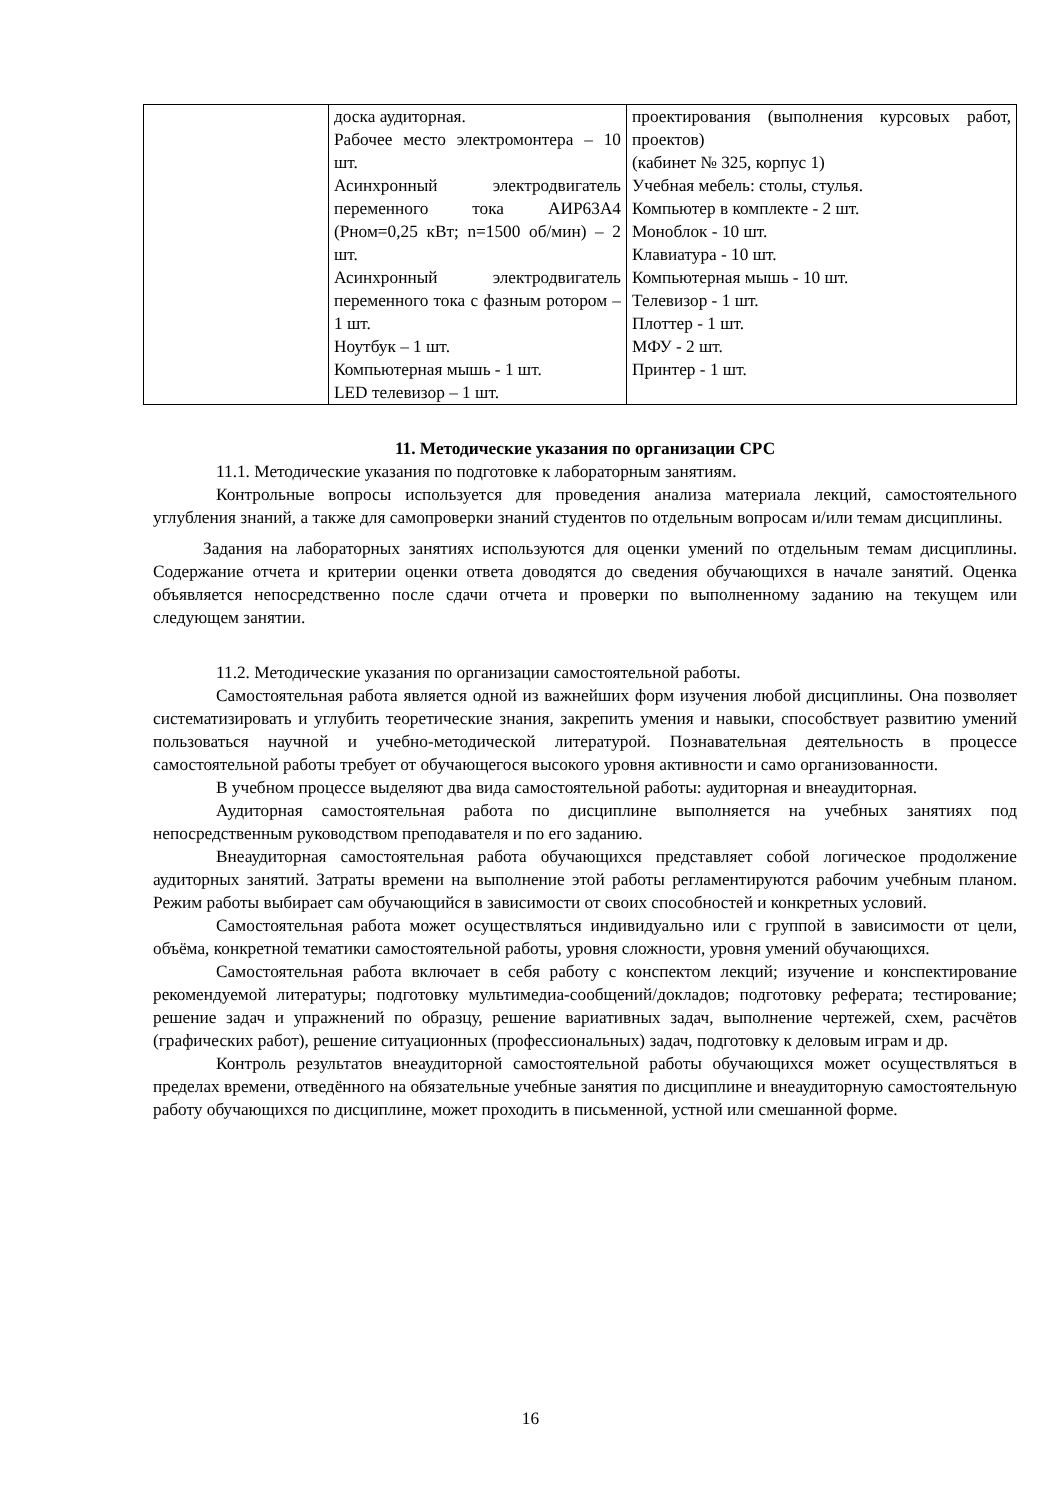| | доска аудиторная. Рабочее место электромонтера – 10 шт. Асинхронный электродвигатель переменного тока АИР63А4 (Pном=0,25 кВт; n=1500 об/мин) – 2 шт. Асинхронный электродвигатель переменного тока с фазным ротором – 1 шт. Ноутбук – 1 шт. Компьютерная мышь - 1 шт. LED телевизор – 1 шт. | проектирования (выполнения курсовых работ, проектов) (кабинет № 325, корпус 1) Учебная мебель: столы, стулья. Компьютер в комплекте - 2 шт. Моноблок - 10 шт. Клавиатура - 10 шт. Компьютерная мышь - 10 шт. Телевизор - 1 шт. Плоттер - 1 шт. МФУ - 2 шт. Принтер - 1 шт. |
11. Методические указания по организации СРС
11.1. Методические указания по подготовке к лабораторным занятиям.
Контрольные вопросы используется для проведения анализа материала лекций, самостоятельного углубления знаний, а также для самопроверки знаний студентов по отдельным вопросам и/или темам дисциплины.
Задания на лабораторных занятиях используются для оценки умений по отдельным темам дисциплины. Содержание отчета и критерии оценки ответа доводятся до сведения обучающихся в начале занятий. Оценка объявляется непосредственно после сдачи отчета и проверки по выполненному заданию на текущем или следующем занятии.
11.2. Методические указания по организации самостоятельной работы.
Самостоятельная работа является одной из важнейших форм изучения любой дисциплины. Она позволяет систематизировать и углубить теоретические знания, закрепить умения и навыки, способствует развитию умений пользоваться научной и учебно-методической литературой. Познавательная деятельность в процессе самостоятельной работы требует от обучающегося высокого уровня активности и само организованности.
В учебном процессе выделяют два вида самостоятельной работы: аудиторная и внеаудиторная.
Аудиторная самостоятельная работа по дисциплине выполняется на учебных занятиях под непосредственным руководством преподавателя и по его заданию.
Внеаудиторная самостоятельная работа обучающихся представляет собой логическое продолжение аудиторных занятий. Затраты времени на выполнение этой работы регламентируются рабочим учебным планом. Режим работы выбирает сам обучающийся в зависимости от своих способностей и конкретных условий.
Самостоятельная работа может осуществляться индивидуально или с группой в зависимости от цели, объёма, конкретной тематики самостоятельной работы, уровня сложности, уровня умений обучающихся.
Самостоятельная работа включает в себя работу с конспектом лекций; изучение и конспектирование рекомендуемой литературы; подготовку мультимедиа-сообщений/докладов; подготовку реферата; тестирование; решение задач и упражнений по образцу, решение вариативных задач, выполнение чертежей, схем, расчётов (графических работ), решение ситуационных (профессиональных) задач, подготовку к деловым играм и др.
Контроль результатов внеаудиторной самостоятельной работы обучающихся может осуществляться в пределах времени, отведённого на обязательные учебные занятия по дисциплине и внеаудиторную самостоятельную работу обучающихся по дисциплине, может проходить в письменной, устной или смешанной форме.
16